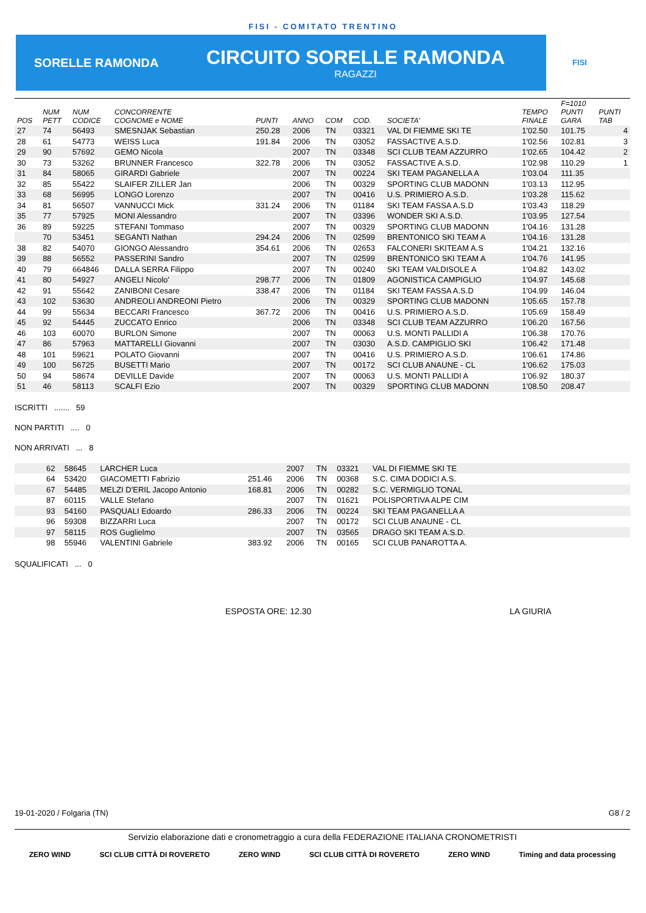FISI - COMITATO TRENTINO
SORELLE RAMONDA
CIRCUITO SORELLE RAMONDA
RAGAZZI
FISI
| POS | NUM PETT | NUM CODICE | CONCORRENTE COGNOME e NOME | PUNTI | ANNO | COM | COD. | SOCIETA' | TEMPO FINALE | F=1010 PUNTI GARA | PUNTI TAB |
| --- | --- | --- | --- | --- | --- | --- | --- | --- | --- | --- | --- |
| 27 | 74 | 56493 | SMESNJAK Sebastian | 250.28 | 2006 | TN | 03321 | VAL DI FIEMME SKI TE | 1'02.50 | 101.75 | 4 |
| 28 | 61 | 54773 | WEISS Luca | 191.84 | 2006 | TN | 03052 | FASSACTIVE A.S.D. | 1'02.56 | 102.81 | 3 |
| 29 | 90 | 57692 | GEMO Nicola | | 2007 | TN | 03348 | SCI CLUB TEAM AZZURRO | 1'02.65 | 104.42 | 2 |
| 30 | 73 | 53262 | BRUNNER Francesco | 322.78 | 2006 | TN | 03052 | FASSACTIVE A.S.D. | 1'02.98 | 110.29 | 1 |
| 31 | 84 | 58065 | GIRARDI Gabriele | | 2007 | TN | 00224 | SKI TEAM PAGANELLA A | 1'03.04 | 111.35 | |
| 32 | 85 | 55422 | SLAIFER ZILLER Jan | | 2006 | TN | 00329 | SPORTING CLUB MADONN | 1'03.13 | 112.95 | |
| 33 | 68 | 56995 | LONGO Lorenzo | | 2007 | TN | 00416 | U.S. PRIMIERO A.S.D. | 1'03.28 | 115.62 | |
| 34 | 81 | 56507 | VANNUCCI Mick | 331.24 | 2006 | TN | 01184 | SKI TEAM FASSA A.S.D | 1'03.43 | 118.29 | |
| 35 | 77 | 57925 | MONI Alessandro | | 2007 | TN | 03396 | WONDER SKI A.S.D. | 1'03.95 | 127.54 | |
| 36 | 89 | 59225 | STEFANI Tommaso | | 2007 | TN | 00329 | SPORTING CLUB MADONN | 1'04.16 | 131.28 | |
| | 70 | 53451 | SEGANTI Nathan | 294.24 | 2006 | TN | 02599 | BRENTONICO SKI TEAM A | 1'04.16 | 131.28 | |
| 38 | 82 | 54070 | GIONGO Alessandro | 354.61 | 2006 | TN | 02653 | FALCONERI SKITEAM A.S | 1'04.21 | 132.16 | |
| 39 | 88 | 56552 | PASSERINI Sandro | | 2007 | TN | 02599 | BRENTONICO SKI TEAM A | 1'04.76 | 141.95 | |
| 40 | 79 | 664846 | DALLA SERRA Filippo | | 2007 | TN | 00240 | SKI TEAM VALDISOLE A | 1'04.82 | 143.02 | |
| 41 | 80 | 54927 | ANGELI Nicolo' | 298.77 | 2006 | TN | 01809 | AGONISTICA CAMPIGLIO | 1'04.97 | 145.68 | |
| 42 | 91 | 55642 | ZANIBONI Cesare | 338.47 | 2006 | TN | 01184 | SKI TEAM FASSA A.S.D | 1'04.99 | 146.04 | |
| 43 | 102 | 53630 | ANDREOLI ANDREONI Pietro | | 2006 | TN | 00329 | SPORTING CLUB MADONN | 1'05.65 | 157.78 | |
| 44 | 99 | 55634 | BECCARI Francesco | 367.72 | 2006 | TN | 00416 | U.S. PRIMIERO A.S.D. | 1'05.69 | 158.49 | |
| 45 | 92 | 54445 | ZUCCATO Enrico | | 2006 | TN | 03348 | SCI CLUB TEAM AZZURRO | 1'06.20 | 167.56 | |
| 46 | 103 | 60070 | BURLON Simone | | 2007 | TN | 00063 | U.S. MONTI PALLIDI A | 1'06.38 | 170.76 | |
| 47 | 86 | 57963 | MATTARELLI Giovanni | | 2007 | TN | 03030 | A.S.D. CAMPIGLIO SKI | 1'06.42 | 171.48 | |
| 48 | 101 | 59621 | POLATO Giovanni | | 2007 | TN | 00416 | U.S. PRIMIERO A.S.D. | 1'06.61 | 174.86 | |
| 49 | 100 | 56725 | BUSETTI Mario | | 2007 | TN | 00172 | SCI CLUB ANAUNE - CL | 1'06.62 | 175.03 | |
| 50 | 94 | 58674 | DEVILLE Davide | | 2007 | TN | 00063 | U.S. MONTI PALLIDI A | 1'06.92 | 180.37 | |
| 51 | 46 | 58113 | SCALFI Ezio | | 2007 | TN | 00329 | SPORTING CLUB MADONN | 1'08.50 | 208.47 | |
ISCRITTI ....... 59
NON PARTITI .... 0
NON ARRIVATI ... 8
| | 62 | 58645 | LARCHER Luca | | 2007 | TN | 03321 | VAL DI FIEMME SKI TE | |
| | 64 | 53420 | GIACOMETTI Fabrizio | 251.46 | 2006 | TN | 00368 | S.C. CIMA DODICI A.S. | |
| | 67 | 54485 | MELZI D'ERIL Jacopo Antonio | 168.81 | 2006 | TN | 00282 | S.C. VERMIGLIO TONAL | |
| | 87 | 60115 | VALLE Stefano | | 2007 | TN | 01621 | POLISPORTIVA ALPE CIM | |
| | 93 | 54160 | PASQUALI Edoardo | 286.33 | 2006 | TN | 00224 | SKI TEAM PAGANELLA A | |
| | 96 | 59308 | BIZZARRI Luca | | 2007 | TN | 00172 | SCI CLUB ANAUNE - CL | |
| | 97 | 58115 | ROS Guglielmo | | 2007 | TN | 03565 | DRAGO SKI TEAM A.S.D. | |
| | 98 | 55946 | VALENTINI Gabriele | 383.92 | 2006 | TN | 00165 | SCI CLUB PANAROTTA A. | |
SQUALIFICATI ... 0
ESPOSTA ORE: 12.30 LA GIURIA
19-01-2020 / Folgaria (TN) G8 / 2
Servizio elaborazione dati e cronometraggio a cura della FEDERAZIONE ITALIANA CRONOMETRISTI
ZERO WIND SCI CLUB CITTÀ DI ROVERETO ZERO WIND SCI CLUB CITTÀ DI ROVERETO ZERO WIND Timing and data processing